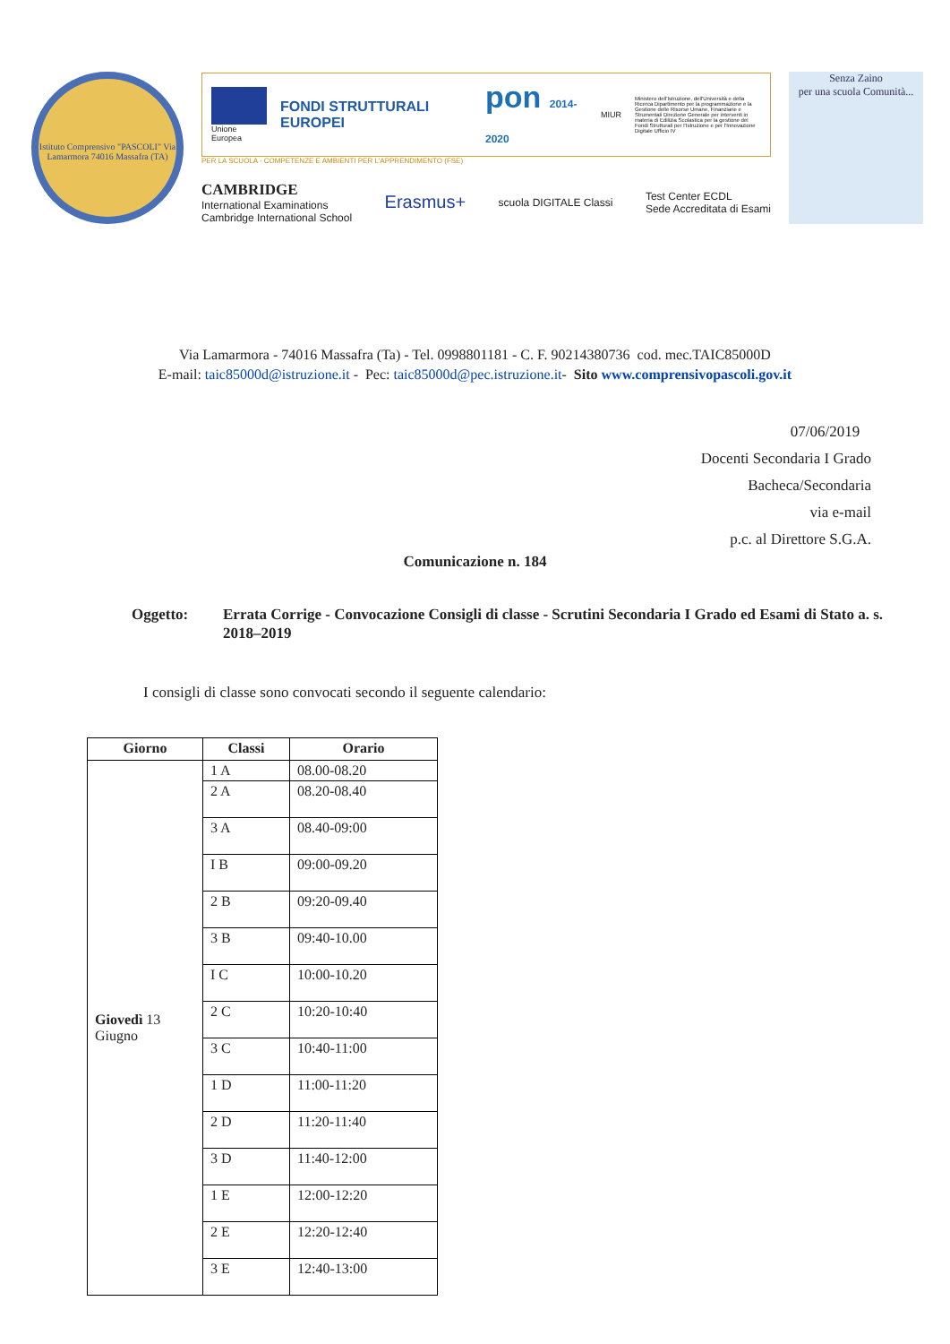Istituto Comprensivo "PASCOLI" Via Lamarmora 74016 Massafra (TA)
Unione Europea
FONDI STRUTTURALI EUROPEI
pon 2014-2020
MIUR
Ministero dell'Istruzione, dell'Università e della Ricerca Dipartimento per la programmazione e la Gestione delle Risorse Umane, Finanziarie e Strumentali Direzione Generale per interventi in materia di Edilizia Scolastica per la gestione dei Fondi Strutturali per l'Istruzione e per l'Innovazione Digitale Ufficio IV
PER LA SCUOLA - COMPETENZE E AMBIENTI PER L'APPRENDIMENTO (FSE)
CAMBRIDGE
International Examinations
Cambridge International School
Erasmus+
scuola DIGITALE Classi
Test Center ECDL
Sede Accreditata di Esami
Senza Zaino
per una scuola Comunità...
Via Lamarmora - 74016 Massafra (Ta) - Tel. 0998801181 - C. F. 90214380736 cod. mec.TAIC85000D
E-mail: taic85000d@istruzione.it - Pec: taic85000d@pec.istruzione.it- Sito www.comprensivopascoli.gov.it
07/06/2019
Docenti Secondaria I Grado
Bacheca/Secondaria
via e-mail
p.c. al Direttore S.G.A.
Comunicazione n. 184
Oggetto: Errata Corrige - Convocazione Consigli di classe - Scrutini Secondaria I Grado ed Esami di Stato a. s. 2018–2019
I consigli di classe sono convocati secondo il seguente calendario:
| Giorno | Classi | Orario |
| --- | --- | --- |
| Giovedì 13 Giugno | 1 A | 08.00-08.20 |
| | 2 A | 08.20-08.40 |
| | 3 A | 08.40-09:00 |
| | I B | 09:00-09.20 |
| | 2 B | 09:20-09.40 |
| | 3 B | 09:40-10.00 |
| | I C | 10:00-10.20 |
| | 2 C | 10:20-10:40 |
| | 3 C | 10:40-11:00 |
| | 1 D | 11:00-11:20 |
| | 2 D | 11:20-11:40 |
| | 3 D | 11:40-12:00 |
| | 1 E | 12:00-12:20 |
| | 2 E | 12:20-12:40 |
| | 3 E | 12:40-13:00 |